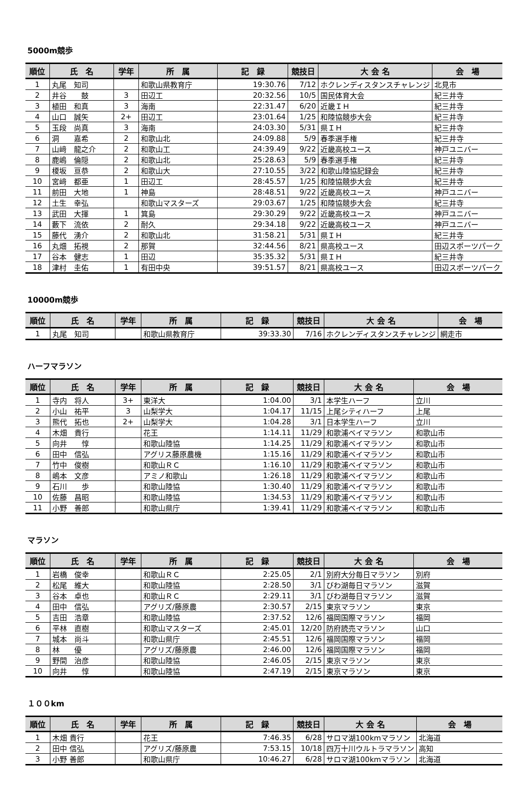5000m競歩
| 順位 | 氏 名 | 学年 | 所 属 | 記 録 | 競技日 | 大 会 名 | 会 場 |
| --- | --- | --- | --- | --- | --- | --- | --- |
| 1 | 丸尾 知司 | | 和歌山県教育庁 | 19:30.76 | 7/12 | ホクレンディスタンスチャレンジ | 北見市 |
| 2 | 井谷 鼓 | 3 | 田辺工 | 20:32.56 | 10/5 | 国民体育大会 | 紀三井寺 |
| 3 | 植田 和真 | 3 | 海南 | 22:31.47 | 6/20 | 近畿ＩＨ | 紀三井寺 |
| 4 | 山口 誠矢 | 2+ | 田辺工 | 23:01.64 | 1/25 | 和陸協競歩大会 | 紀三井寺 |
| 5 | 玉段 尚真 | 3 | 海南 | 24:03.30 | 5/31 | 県ＩＨ | 紀三井寺 |
| 6 | 洞 嘉希 | 2 | 和歌山北 | 24:09.88 | 5/9 | 春季選手権 | 紀三井寺 |
| 7 | 山﨑 龍之介 | 2 | 和歌山工 | 24:39.49 | 9/22 | 近畿高校ユース | 神戸ユニバー |
| 8 | 鹿嶋 倫隠 | 2 | 和歌山北 | 25:28.63 | 5/9 | 春季選手権 | 紀三井寺 |
| 9 | 榎坂 亘恭 | 2 | 和歌山大 | 27:10.55 | 3/22 | 和歌山陸協記録会 | 紀三井寺 |
| 10 | 宮﨑 都亜 | 1 | 田辺工 | 28:45.57 | 1/25 | 和陸協競歩大会 | 紀三井寺 |
| 11 | 前田 大地 | 1 | 神島 | 28:48.51 | 9/22 | 近畿高校ユース | 神戸ユニバー |
| 12 | 土生 幸弘 | | 和歌山マスターズ | 29:03.67 | 1/25 | 和陸協競歩大会 | 紀三井寺 |
| 13 | 武田 大揮 | 1 | 箕島 | 29:30.29 | 9/22 | 近畿高校ユース | 神戸ユニバー |
| 14 | 藪下 流依 | 2 | 耐久 | 29:34.18 | 9/22 | 近畿高校ユース | 神戸ユニバー |
| 15 | 藤代 湧介 | 2 | 和歌山北 | 31:58.21 | 5/31 | 県ＩＨ | 紀三井寺 |
| 16 | 丸畑 拓視 | 2 | 那賀 | 32:44.56 | 8/21 | 県高校ユース | 田辺スポーツパーク |
| 17 | 谷本 健志 | 1 | 田辺 | 35:35.32 | 5/31 | 県ＩＨ | 紀三井寺 |
| 18 | 津村 圭佑 | 1 | 有田中央 | 39:51.57 | 8/21 | 県高校ユース | 田辺スポーツパーク |
10000m競歩
| 順位 | 氏 名 | 学年 | 所 属 | 記 録 | 競技日 | 大 会 名 | 会 場 |
| --- | --- | --- | --- | --- | --- | --- | --- |
| 1 | 丸尾 知司 | | 和歌山県教育庁 | 39:33.30 | 7/16 | ホクレンディスタンスチャレンジ | 網走市 |
ハーフマラソン
| 順位 | 氏 名 | 学年 | 所 属 | 記 録 | 競技日 | 大 会 名 | 会 場 |
| --- | --- | --- | --- | --- | --- | --- | --- |
| 1 | 寺内 将人 | 3+ | 東洋大 | 1:04.00 | 3/1 | 本学生ハーフ | 立川 |
| 2 | 小山 祐平 | 3 | 山梨学大 | 1:04.17 | 11/15 | 上尾シティハーフ | 上尾 |
| 3 | 熊代 拓也 | 2+ | 山梨学大 | 1:04.28 | 3/1 | 日本学生ハーフ | 立川 |
| 4 | 木畑 貴行 | | 花王 | 1:14.11 | 11/29 | 和歌浦ベイマラソン | 和歌山市 |
| 5 | 向井 惇 | | 和歌山陸協 | 1:14.25 | 11/29 | 和歌浦ベイマラソン | 和歌山市 |
| 6 | 田中 信弘 | | アグリス藤原農機 | 1:15.16 | 11/29 | 和歌浦ベイマラソン | 和歌山市 |
| 7 | 竹中 俊樹 | | 和歌山ＲＣ | 1:16.10 | 11/29 | 和歌浦ベイマラソン | 和歌山市 |
| 8 | 嶋本 文彦 | | アミノ和歌山 | 1:26.18 | 11/29 | 和歌浦ベイマラソン | 和歌山市 |
| 9 | 石川 歩 | | 和歌山陸協 | 1:30.40 | 11/29 | 和歌浦ベイマラソン | 和歌山市 |
| 10 | 佐藤 昌昭 | | 和歌山陸協 | 1:34.53 | 11/29 | 和歌浦ベイマラソン | 和歌山市 |
| 11 | 小野 善郎 | | 和歌山県庁 | 1:39.41 | 11/29 | 和歌浦ベイマラソン | 和歌山市 |
マラソン
| 順位 | 氏 名 | 学年 | 所 属 | 記 録 | 競技日 | 大 会 名 | 会 場 |
| --- | --- | --- | --- | --- | --- | --- | --- |
| 1 | 岩橋 俊幸 | | 和歌山ＲＣ | 2:25.05 | 2/1 | 別府大分毎日マラソン | 別府 |
| 2 | 松尾 維大 | | 和歌山陸協 | 2:28.50 | 3/1 | びわ湖毎日マラソン | 滋賀 |
| 3 | 谷本 卓也 | | 和歌山ＲＣ | 2:29.11 | 3/1 | びわ湖毎日マラソン | 滋賀 |
| 4 | 田中 信弘 | | アグリズ/藤原農 | 2:30.57 | 2/15 | 東京マラソン | 東京 |
| 5 | 吉田 浩章 | | 和歌山陸協 | 2:37.52 | 12/6 | 福岡国際マラソン | 福岡 |
| 6 | 平林 直樹 | | 和歌山マスターズ | 2:45.01 | 12/20 | 防府読売マラソン | 山口 |
| 7 | 城本 尚斗 | | 和歌山県庁 | 2:45.51 | 12/6 | 福岡国際マラソン | 福岡 |
| 8 | 林 優 | | アグリズ/藤原農 | 2:46.00 | 12/6 | 福岡国際マラソン | 福岡 |
| 9 | 野間 治彦 | | 和歌山陸協 | 2:46.05 | 2/15 | 東京マラソン | 東京 |
| 10 | 向井 惇 | | 和歌山陸協 | 2:47.19 | 2/15 | 東京マラソン | 東京 |
１００km
| 順位 | 氏 名 | 学年 | 所 属 | 記 録 | 競技日 | 大 会 名 | 会 場 |
| --- | --- | --- | --- | --- | --- | --- | --- |
| 1 | 木畑 貴行 | | 花王 | 7:46.35 | 6/28 | サロマ湖100kmマラソン | 北海道 |
| 2 | 田中 信弘 | | アグリズ/藤原農 | 7:53.15 | 10/18 | 四万十川ウルトラマラソン | 高知 |
| 3 | 小野 善郎 | | 和歌山県庁 | 10:46.27 | 6/28 | サロマ湖100kmマラソン | 北海道 |